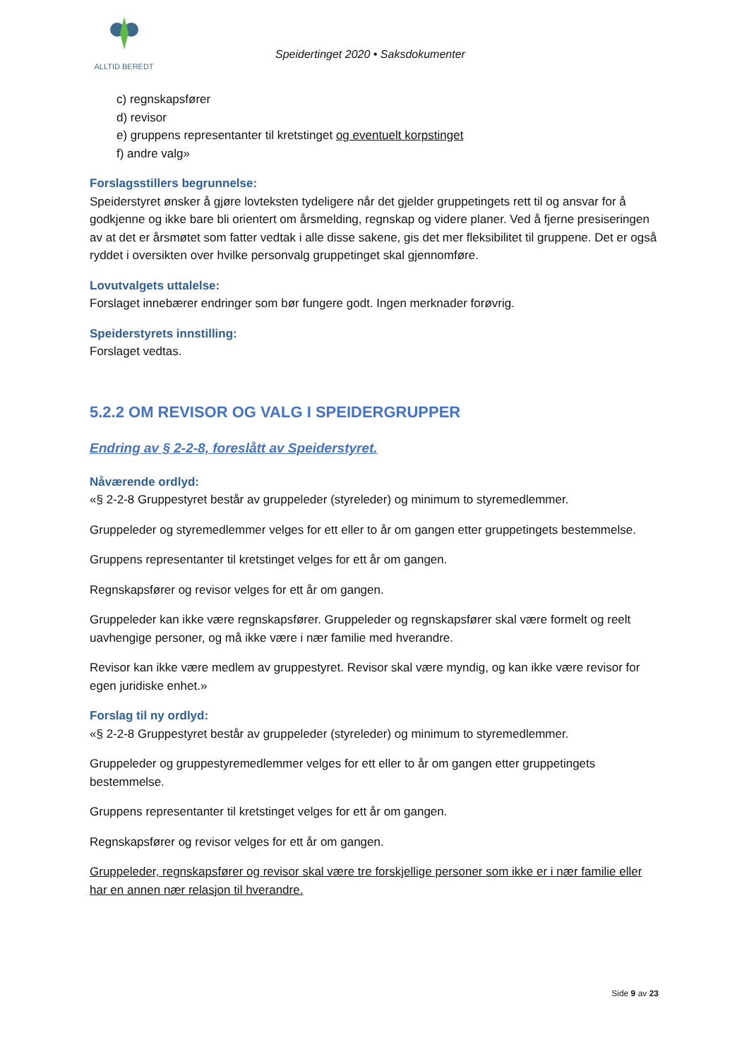ALLTID BEREDT
Speidertinget 2020 • Saksdokumenter
c) regnskapsfører
d) revisor
e) gruppens representanter til kretstinget og eventuelt korpstinget
f) andre valg»
Forslagsstillers begrunnelse:
Speiderstyret ønsker å gjøre lovteksten tydeligere når det gjelder gruppetingets rett til og ansvar for å godkjenne og ikke bare bli orientert om årsmelding, regnskap og videre planer. Ved å fjerne presiseringen av at det er årsmøtet som fatter vedtak i alle disse sakene, gis det mer fleksibilitet til gruppene. Det er også ryddet i oversikten over hvilke personvalg gruppetinget skal gjennomføre.
Lovutvalgets uttalelse:
Forslaget innebærer endringer som bør fungere godt. Ingen merknader forøvrig.
Speiderstyrets innstilling:
Forslaget vedtas.
5.2.2 OM REVISOR OG VALG I SPEIDERGRUPPER
Endring av § 2-2-8, foreslått av Speiderstyret.
Nåværende ordlyd:
«§ 2-2-8 Gruppestyret består av gruppeleder (styreleder) og minimum to styremedlemmer.
Gruppeleder og styremedlemmer velges for ett eller to år om gangen etter gruppetingets bestemmelse.
Gruppens representanter til kretstinget velges for ett år om gangen.
Regnskapsfører og revisor velges for ett år om gangen.
Gruppeleder kan ikke være regnskapsfører. Gruppeleder og regnskapsfører skal være formelt og reelt uavhengige personer, og må ikke være i nær familie med hverandre.
Revisor kan ikke være medlem av gruppestyret. Revisor skal være myndig, og kan ikke være revisor for egen juridiske enhet.»
Forslag til ny ordlyd:
«§ 2-2-8 Gruppestyret består av gruppeleder (styreleder) og minimum to styremedlemmer.
Gruppeleder og gruppestyremedlemmer velges for ett eller to år om gangen etter gruppetingets bestemmelse.
Gruppens representanter til kretstinget velges for ett år om gangen.
Regnskapsfører og revisor velges for ett år om gangen.
Gruppeleder, regnskapsfører og revisor skal være tre forskjellige personer som ikke er i nær familie eller har en annen nær relasjon til hverandre.
Side 9 av 23